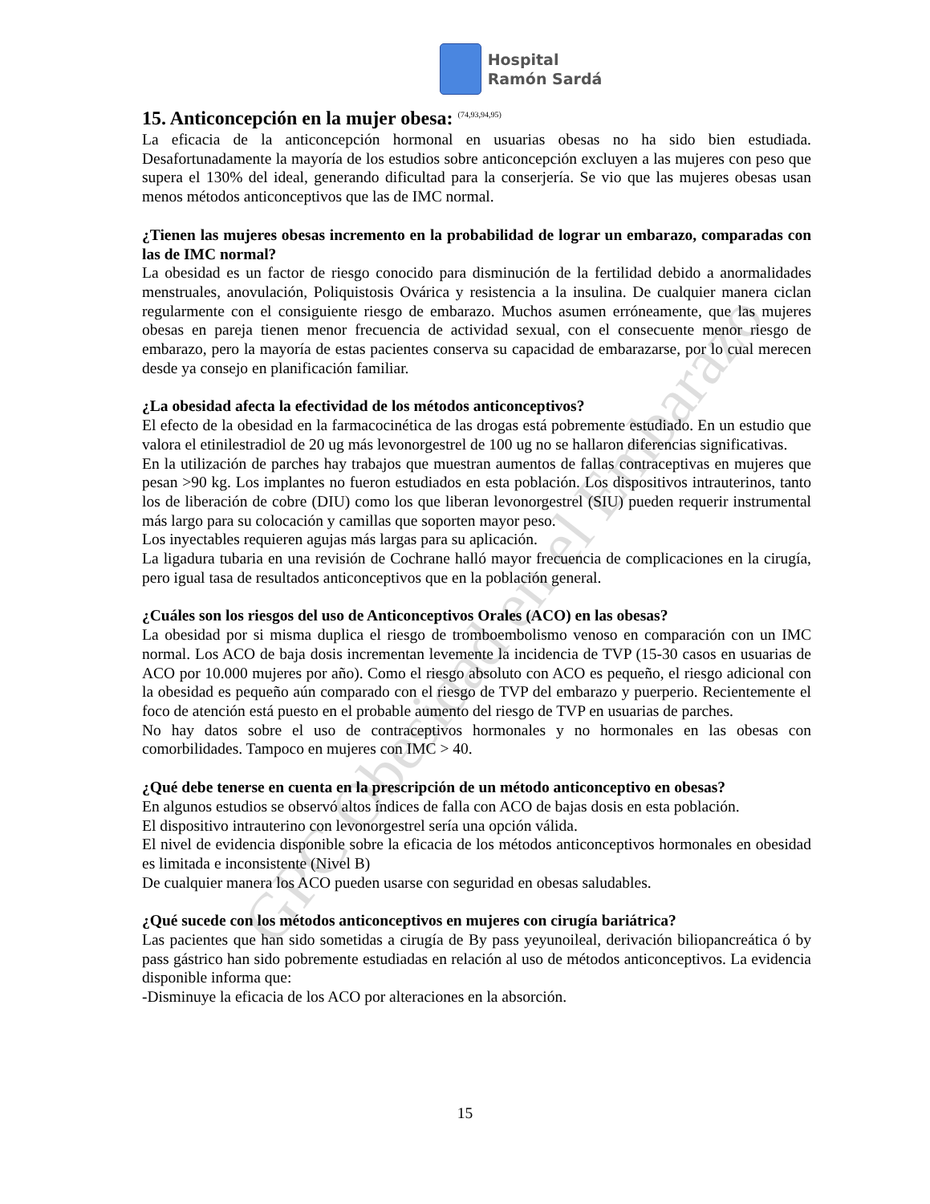GPC Obesidad en el Embarazo
Hospital
Ramón Sardá
15. Anticoncepción en la mujer obesa: <sup>(74,93,94,95)</sup>
La eficacia de la anticoncepción hormonal en usuarias obesas no ha sido bien estudiada. Desafortunadamente la mayoría de los estudios sobre anticoncepción excluyen a las mujeres con peso que supera el 130% del ideal, generando dificultad para la conserjería. Se vio que las mujeres obesas usan menos métodos anticonceptivos que las de IMC normal.
¿Tienen las mujeres obesas incremento en la probabilidad de lograr un embarazo, comparadas con las de IMC normal?
La obesidad es un factor de riesgo conocido para disminución de la fertilidad debido a anormalidades menstruales, anovulación, Poliquistosis Ovárica y resistencia a la insulina. De cualquier manera ciclan regularmente con el consiguiente riesgo de embarazo. Muchos asumen erróneamente, que las mujeres obesas en pareja tienen menor frecuencia de actividad sexual, con el consecuente menor riesgo de embarazo, pero la mayoría de estas pacientes conserva su capacidad de embarazarse, por lo cual merecen desde ya consejo en planificación familiar.
¿La obesidad afecta la efectividad de los métodos anticonceptivos?
El efecto de la obesidad en la farmacocinética de las drogas está pobremente estudiado. En un estudio que valora el etinilestradiol de 20 ug más levonorgestrel de 100 ug no se hallaron diferencias significativas.
En la utilización de parches hay trabajos que muestran aumentos de fallas contraceptivas en mujeres que pesan >90 kg. Los implantes no fueron estudiados en esta población. Los dispositivos intrauterinos, tanto los de liberación de cobre (DIU) como los que liberan levonorgestrel (SIU) pueden requerir instrumental más largo para su colocación y camillas que soporten mayor peso.
Los inyectables requieren agujas más largas para su aplicación.
La ligadura tubaria en una revisión de Cochrane halló mayor frecuencia de complicaciones en la cirugía, pero igual tasa de resultados anticonceptivos que en la población general.
¿Cuáles son los riesgos del uso de Anticonceptivos Orales (ACO) en las obesas?
La obesidad por si misma duplica el riesgo de tromboembolismo venoso en comparación con un IMC normal. Los ACO de baja dosis incrementan levemente la incidencia de TVP (15-30 casos en usuarias de ACO por 10.000 mujeres por año). Como el riesgo absoluto con ACO es pequeño, el riesgo adicional con la obesidad es pequeño aún comparado con el riesgo de TVP del embarazo y puerperio. Recientemente el foco de atención está puesto en el probable aumento del riesgo de TVP en usuarias de parches.
No hay datos sobre el uso de contraceptivos hormonales y no hormonales en las obesas con comorbilidades. Tampoco en mujeres con IMC > 40.
¿Qué debe tenerse en cuenta en la prescripción de un método anticonceptivo en obesas?
En algunos estudios se observó altos índices de falla con ACO de bajas dosis en esta población.
El dispositivo intrauterino con levonorgestrel sería una opción válida.
El nivel de evidencia disponible sobre la eficacia de los métodos anticonceptivos hormonales en obesidad es limitada e inconsistente (Nivel B)
De cualquier manera los ACO pueden usarse con seguridad en obesas saludables.
¿Qué sucede con los métodos anticonceptivos en mujeres con cirugía bariátrica?
Las pacientes que han sido sometidas a cirugía de By pass yeyunoileal, derivación biliopancreática ó by pass gástrico han sido pobremente estudiadas en relación al uso de métodos anticonceptivos. La evidencia disponible informa que:
-Disminuye la eficacia de los ACO por alteraciones en la absorción.
15